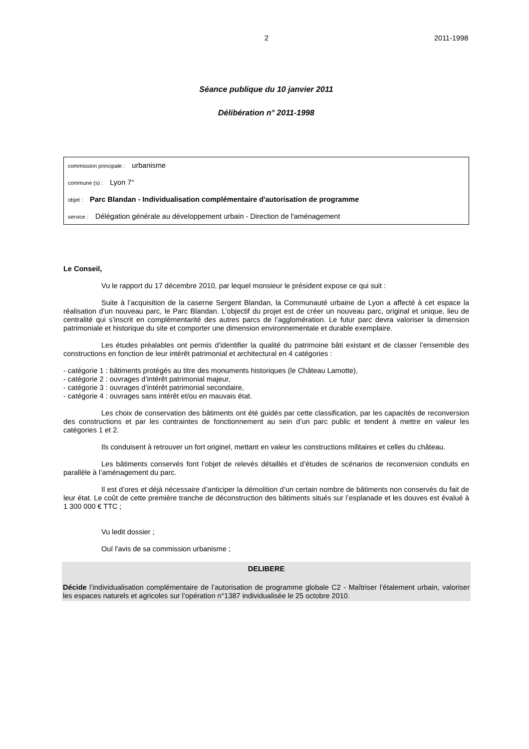2 2011-1998
Séance publique du 10 janvier 2011
Délibération n° 2011-1998
commission principale : urbanisme
commune (s) : Lyon 7°
objet : Parc Blandan - Individualisation complémentaire d'autorisation de programme
service : Délégation générale au développement urbain - Direction de l'aménagement
Le Conseil,
Vu le rapport du 17 décembre 2010, par lequel monsieur le président expose ce qui suit :
Suite à l’acquisition de la caserne Sergent Blandan, la Communauté urbaine de Lyon a affecté à cet espace la réalisation d’un nouveau parc, le Parc Blandan. L’objectif du projet est de créer un nouveau parc, original et unique, lieu de centralité qui s’inscrit en complémentarité des autres parcs de l’agglomération. Le futur parc devra valoriser la dimension patrimoniale et historique du site et comporter une dimension environnementale et durable exemplaire.
Les études préalables ont permis d’identifier la qualité du patrimoine bâti existant et de classer l’ensemble des constructions en fonction de leur intérêt patrimonial et architectural en 4 catégories :
- catégorie 1 : bâtiments protégés au titre des monuments historiques (le Château Lamotte),
- catégorie 2 : ouvrages d’intérêt patrimonial majeur,
- catégorie 3 : ouvrages d’intérêt patrimonial secondaire,
- catégorie 4 : ouvrages sans intérêt et/ou en mauvais état.
Les choix de conservation des bâtiments ont été guidés par cette classification, par les capacités de reconversion des constructions et par les contraintes de fonctionnement au sein d’un parc public et tendent à mettre en valeur les catégories 1 et 2.
Ils conduisent à retrouver un fort originel, mettant en valeur les constructions militaires et celles du château.
Les bâtiments conservés font l’objet de relevés détaillés et d’études de scénarios de reconversion conduits en parallèle à l’aménagement du parc.
Il est d’ores et déjà nécessaire d’anticiper la démolition d’un certain nombre de bâtiments non conservés du fait de leur état. Le coût de cette première tranche de déconstruction des bâtiments situés sur l’esplanade et les douves est évalué à 1 300 000 € TTC ;
Vu ledit dossier ;
Ouï l'avis de sa commission urbanisme ;
DELIBERE
Décide l’individualisation complémentaire de l’autorisation de programme globale C2 - Maîtriser l’étalement urbain, valoriser les espaces naturels et agricoles sur l’opération n°1387 individualisée le 25 octobre 2010.